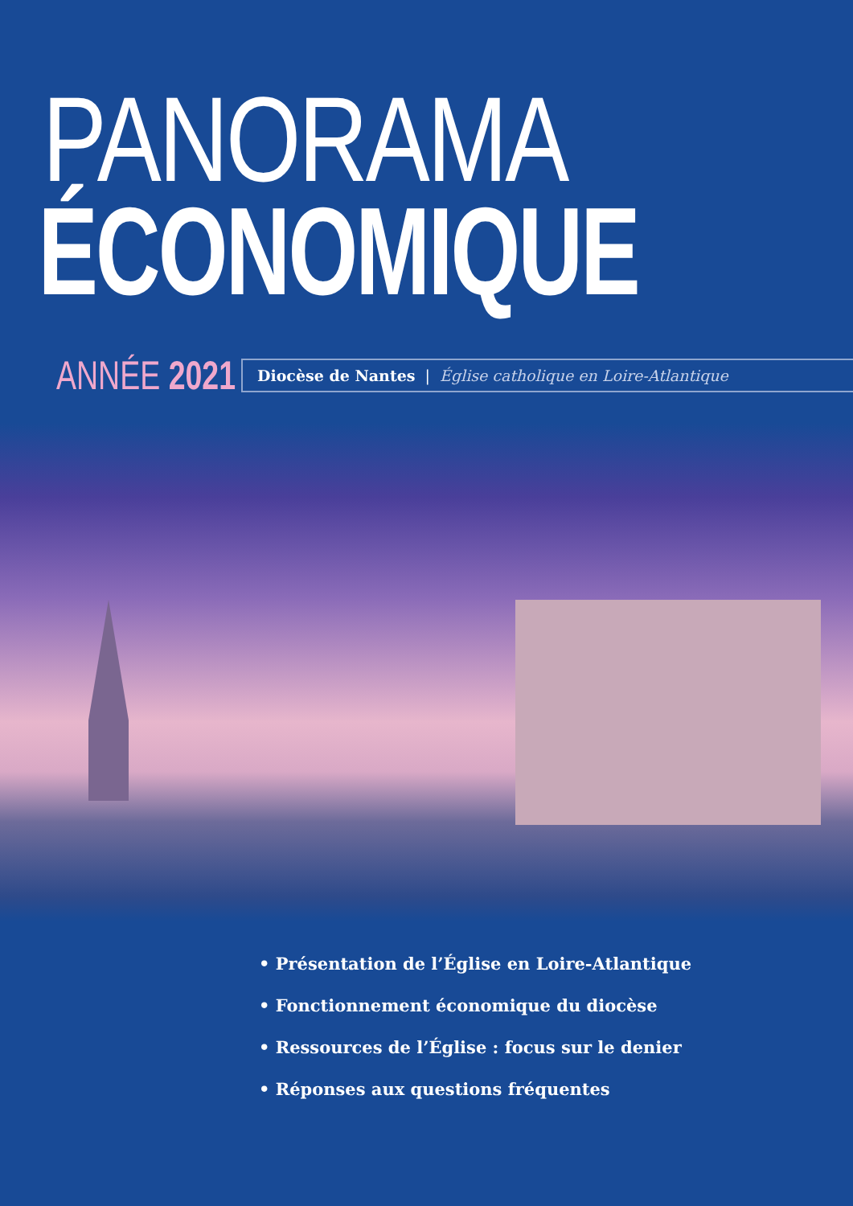PANORAMA
ÉCONOMIQUE
ANNÉE 2021
Diocèse de Nantes | Église catholique en Loire-Atlantique
• Présentation de l’Église en Loire-Atlantique
• Fonctionnement économique du diocèse
• Ressources de l’Église : focus sur le denier
• Réponses aux questions fréquentes